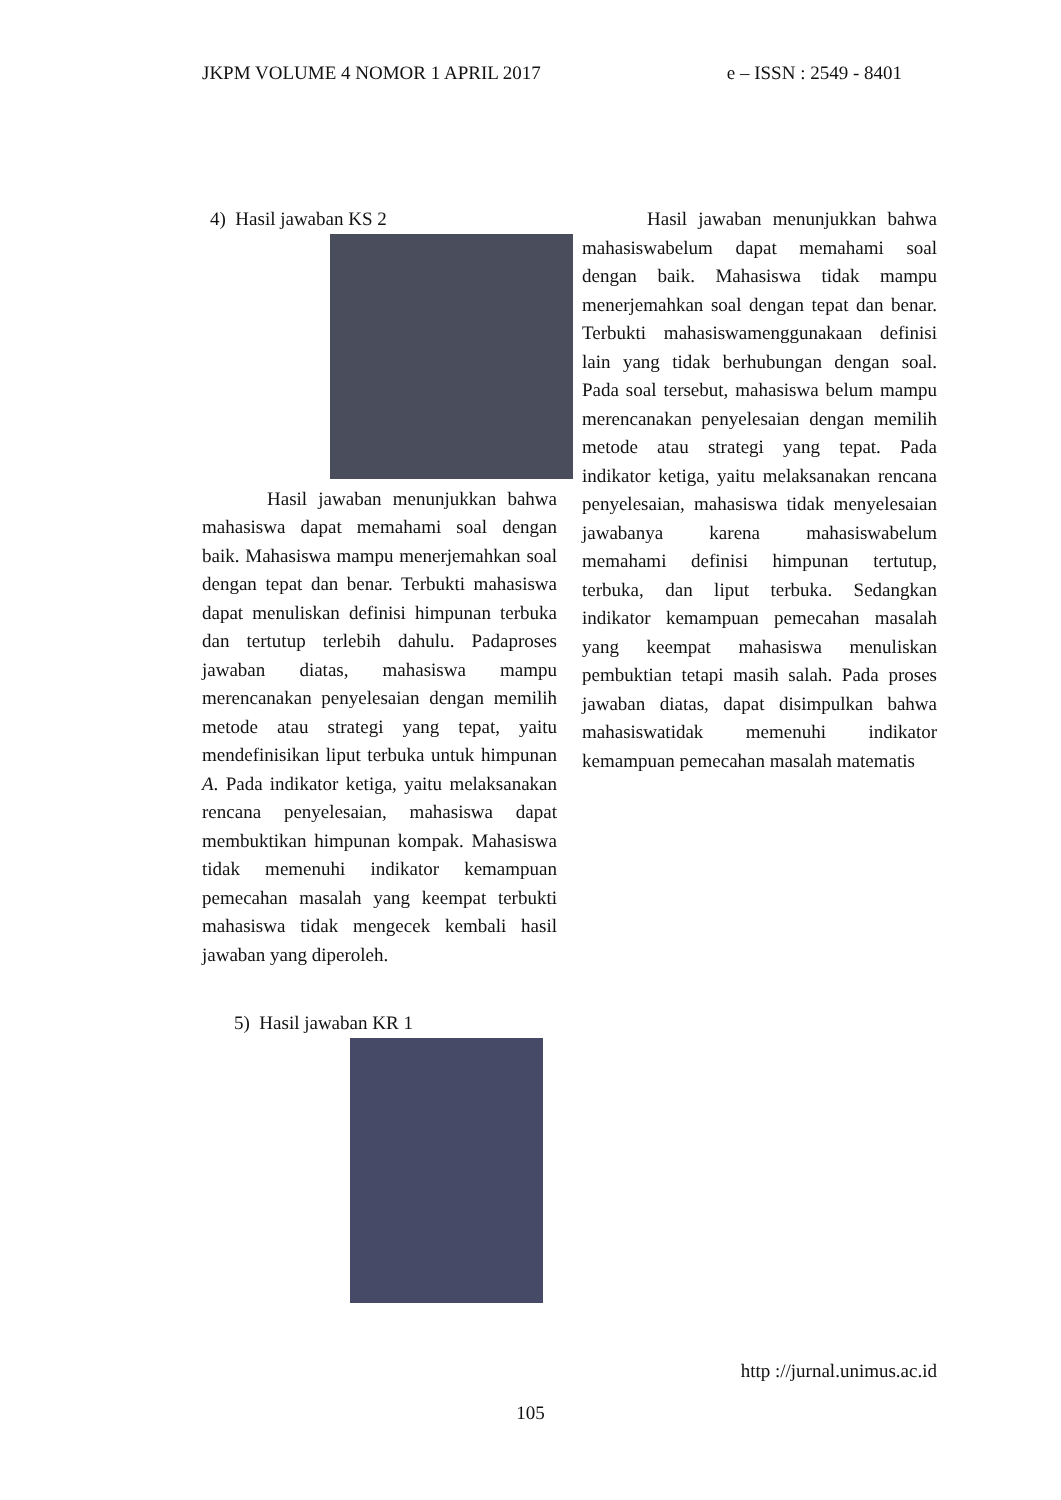JKPM VOLUME 4 NOMOR 1 APRIL 2017 e – ISSN : 2549 - 8401
4) Hasil jawaban KS 2
Hasil jawaban menunjukkan bahwa mahasiswa dapat memahami soal dengan baik. Mahasiswa mampu menerjemahkan soal dengan tepat dan benar. Terbukti mahasiswa dapat menuliskan definisi himpunan terbuka dan tertutup terlebih dahulu. Padaproses jawaban diatas, mahasiswa mampu merencanakan penyelesaian dengan memilih metode atau strategi yang tepat, yaitu mendefinisikan liput terbuka untuk himpunan A. Pada indikator ketiga, yaitu melaksanakan rencana penyelesaian, mahasiswa dapat membuktikan himpunan kompak. Mahasiswa tidak memenuhi indikator kemampuan pemecahan masalah yang keempat terbukti mahasiswa tidak mengecek kembali hasil jawaban yang diperoleh.
5) Hasil jawaban KR 1
Hasil jawaban menunjukkan bahwa mahasiswabelum dapat memahami soal dengan baik. Mahasiswa tidak mampu menerjemahkan soal dengan tepat dan benar. Terbukti mahasiswamenggunakaan definisi lain yang tidak berhubungan dengan soal. Pada soal tersebut, mahasiswa belum mampu merencanakan penyelesaian dengan memilih metode atau strategi yang tepat. Pada indikator ketiga, yaitu melaksanakan rencana penyelesaian, mahasiswa tidak menyelesaian jawabanya karena mahasiswabelum memahami definisi himpunan tertutup, terbuka, dan liput terbuka. Sedangkan indikator kemampuan pemecahan masalah yang keempat mahasiswa menuliskan pembuktian tetapi masih salah. Pada proses jawaban diatas, dapat disimpulkan bahwa mahasiswatidak memenuhi indikator kemampuan pemecahan masalah matematis
http ://jurnal.unimus.ac.id
105